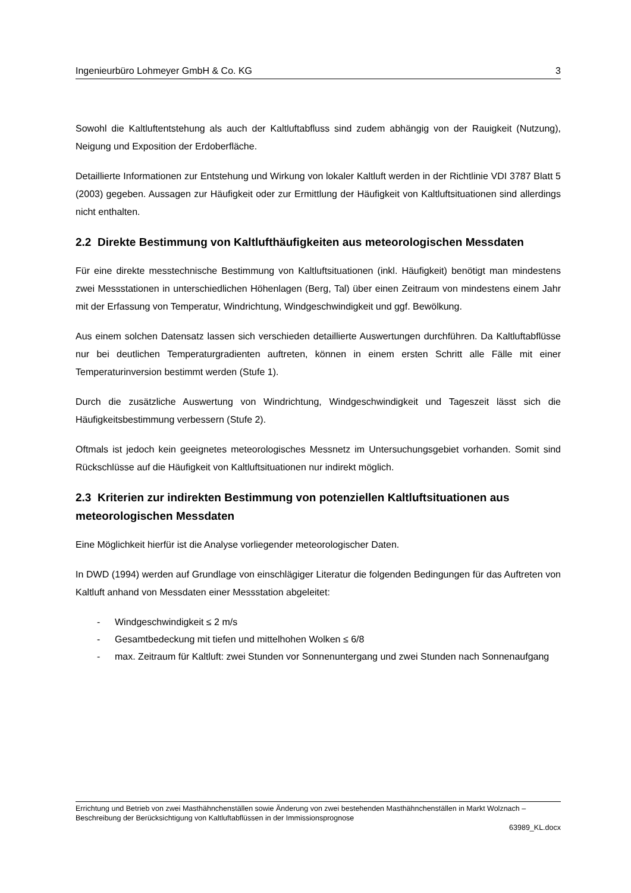Ingenieurbüro Lohmeyer GmbH & Co. KG 3
Sowohl die Kaltluftentstehung als auch der Kaltluftabfluss sind zudem abhängig von der Rauigkeit (Nutzung), Neigung und Exposition der Erdoberfläche.
Detaillierte Informationen zur Entstehung und Wirkung von lokaler Kaltluft werden in der Richtlinie VDI 3787 Blatt 5 (2003) gegeben. Aussagen zur Häufigkeit oder zur Ermittlung der Häufigkeit von Kaltluftsituationen sind allerdings nicht enthalten.
2.2 Direkte Bestimmung von Kaltlufthäufigkeiten aus meteorologischen Messdaten
Für eine direkte messtechnische Bestimmung von Kaltluftsituationen (inkl. Häufigkeit) benötigt man mindestens zwei Messstationen in unterschiedlichen Höhenlagen (Berg, Tal) über einen Zeitraum von mindestens einem Jahr mit der Erfassung von Temperatur, Windrichtung, Windgeschwindigkeit und ggf. Bewölkung.
Aus einem solchen Datensatz lassen sich verschieden detaillierte Auswertungen durchführen. Da Kaltluftabflüsse nur bei deutlichen Temperaturgradienten auftreten, können in einem ersten Schritt alle Fälle mit einer Temperaturinversion bestimmt werden (Stufe 1).
Durch die zusätzliche Auswertung von Windrichtung, Windgeschwindigkeit und Tageszeit lässt sich die Häufigkeitsbestimmung verbessern (Stufe 2).
Oftmals ist jedoch kein geeignetes meteorologisches Messnetz im Untersuchungsgebiet vorhanden. Somit sind Rückschlüsse auf die Häufigkeit von Kaltluftsituationen nur indirekt möglich.
2.3 Kriterien zur indirekten Bestimmung von potenziellen Kaltluftsituationen aus meteorologischen Messdaten
Eine Möglichkeit hierfür ist die Analyse vorliegender meteorologischer Daten.
In DWD (1994) werden auf Grundlage von einschlägiger Literatur die folgenden Bedingungen für das Auftreten von Kaltluft anhand von Messdaten einer Messstation abgeleitet:
- Windgeschwindigkeit ≤ 2 m/s
- Gesamtbedeckung mit tiefen und mittelhohen Wolken ≤ 6/8
- max. Zeitraum für Kaltluft: zwei Stunden vor Sonnenuntergang und zwei Stunden nach Sonnenaufgang
Errichtung und Betrieb von zwei Masthähnchenställen sowie Änderung von zwei bestehenden Masthähnchenställen in Markt Wolznach – Beschreibung der Berücksichtigung von Kaltluftabflüssen in der Immissionsprognose
63989_KL.docx